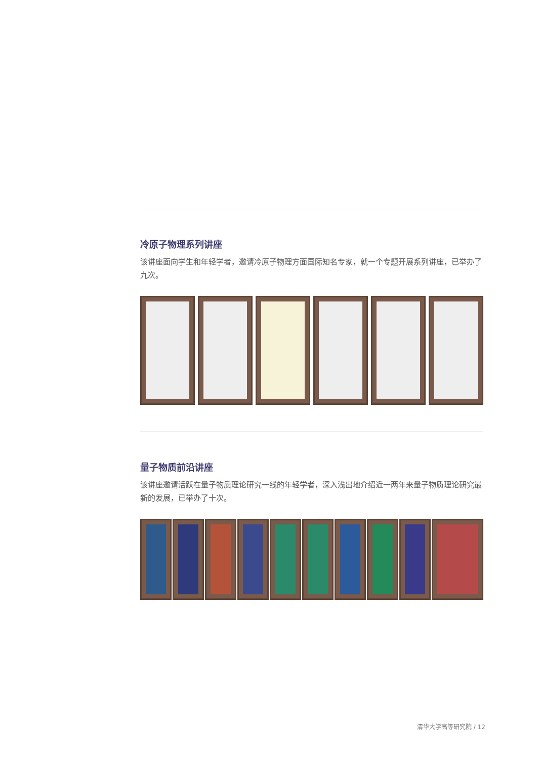冷原子物理系列讲座
该讲座面向学生和年轻学者，邀请冷原子物理方面国际知名专家，就一个专题开展系列讲座，已举办了九次。
量子物质前沿讲座
该讲座邀请活跃在量子物质理论研究一线的年轻学者，深入浅出地介绍近一两年来量子物质理论研究最新的发展，已举办了十次。
清华大学高等研究院 / 12